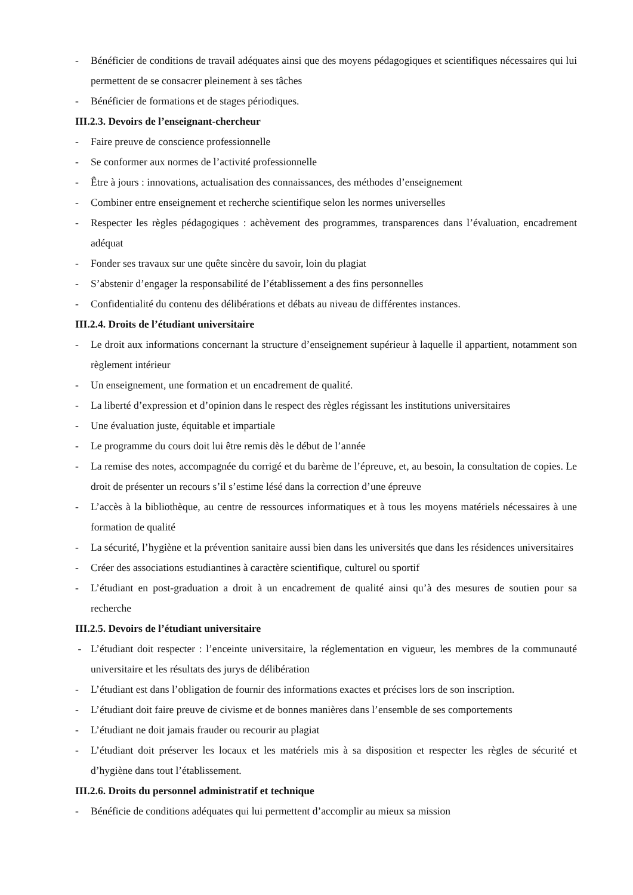- Bénéficier de conditions de travail adéquates ainsi que des moyens pédagogiques et scientifiques nécessaires qui lui permettent de se consacrer pleinement à ses tâches
- Bénéficier de formations et de stages périodiques.
III.2.3. Devoirs de l’enseignant-chercheur
- Faire preuve de conscience professionnelle
- Se conformer aux normes de l’activité professionnelle
- Être à jours : innovations, actualisation des connaissances, des méthodes d’enseignement
- Combiner entre enseignement et recherche scientifique selon les normes universelles
- Respecter les règles pédagogiques : achèvement des programmes, transparences dans l’évaluation, encadrement adéquat
- Fonder ses travaux sur une quête sincère du savoir, loin du plagiat
- S’abstenir d’engager la responsabilité de l’établissement a des fins personnelles
- Confidentialité du contenu des délibérations et débats au niveau de différentes instances.
III.2.4. Droits de l’étudiant universitaire
- Le droit aux informations concernant la structure d’enseignement supérieur à laquelle il appartient, notamment son règlement intérieur
- Un enseignement, une formation et un encadrement de qualité.
- La liberté d’expression et d’opinion dans le respect des règles régissant les institutions universitaires
- Une évaluation juste, équitable et impartiale
- Le programme du cours doit lui être remis dès le début de l’année
- La remise des notes, accompagnée du corrigé et du barème de l’épreuve, et, au besoin, la consultation de copies. Le droit de présenter un recours s’il s’estime lésé dans la correction d’une épreuve
- L’accès à la bibliothèque, au centre de ressources informatiques et à tous les moyens matériels nécessaires à une formation de qualité
- La sécurité, l’hygiène et la prévention sanitaire aussi bien dans les universités que dans les résidences universitaires
- Créer des associations estudiantines à caractère scientifique, culturel ou sportif
- L’étudiant en post-graduation a droit à un encadrement de qualité ainsi qu’à des mesures de soutien pour sa recherche
III.2.5. Devoirs de l’étudiant universitaire
- L’étudiant doit respecter : l’enceinte universitaire, la réglementation en vigueur, les membres de la communauté universitaire et les résultats des jurys de délibération
- L’étudiant est dans l’obligation de fournir des informations exactes et précises lors de son inscription.
- L’étudiant doit faire preuve de civisme et de bonnes manières dans l’ensemble de ses comportements
- L’étudiant ne doit jamais frauder ou recourir au plagiat
- L’étudiant doit préserver les locaux et les matériels mis à sa disposition et respecter les règles de sécurité et d’hygiène dans tout l’établissement.
III.2.6. Droits du personnel administratif et technique
- Bénéficie de conditions adéquates qui lui permettent d’accomplir au mieux sa mission